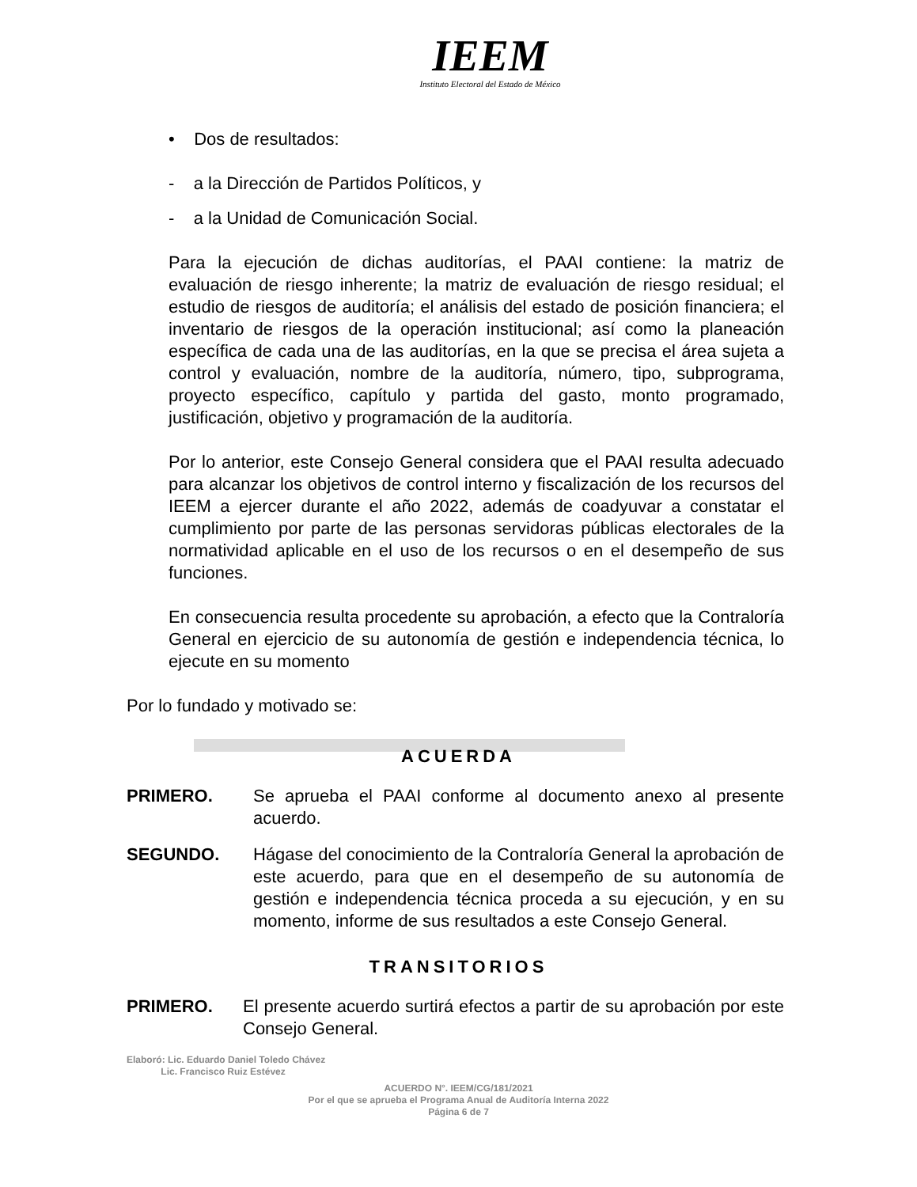IEEM
Instituto Electoral del Estado de México
• Dos de resultados:
- a la Dirección de Partidos Políticos, y
- a la Unidad de Comunicación Social.
Para la ejecución de dichas auditorías, el PAAI contiene: la matriz de evaluación de riesgo inherente; la matriz de evaluación de riesgo residual; el estudio de riesgos de auditoría; el análisis del estado de posición financiera; el inventario de riesgos de la operación institucional; así como la planeación específica de cada una de las auditorías, en la que se precisa el área sujeta a control y evaluación, nombre de la auditoría, número, tipo, subprograma, proyecto específico, capítulo y partida del gasto, monto programado, justificación, objetivo y programación de la auditoría.
Por lo anterior, este Consejo General considera que el PAAI resulta adecuado para alcanzar los objetivos de control interno y fiscalización de los recursos del IEEM a ejercer durante el año 2022, además de coadyuvar a constatar el cumplimiento por parte de las personas servidoras públicas electorales de la normatividad aplicable en el uso de los recursos o en el desempeño de sus funciones.
En consecuencia resulta procedente su aprobación, a efecto que la Contraloría General en ejercicio de su autonomía de gestión e independencia técnica, lo ejecute en su momento
Por lo fundado y motivado se:
ACUERDA
PRIMERO. Se aprueba el PAAI conforme al documento anexo al presente acuerdo.
SEGUNDO. Hágase del conocimiento de la Contraloría General la aprobación de este acuerdo, para que en el desempeño de su autonomía de gestión e independencia técnica proceda a su ejecución, y en su momento, informe de sus resultados a este Consejo General.
TRANSITORIOS
PRIMERO. El presente acuerdo surtirá efectos a partir de su aprobación por este Consejo General.
Elaboró: Lic. Eduardo Daniel Toledo Chávez
Lic. Francisco Ruiz Estévez
ACUERDO N°. IEEM/CG/181/2021
Por el que se aprueba el Programa Anual de Auditoría Interna 2022
Página 6 de 7